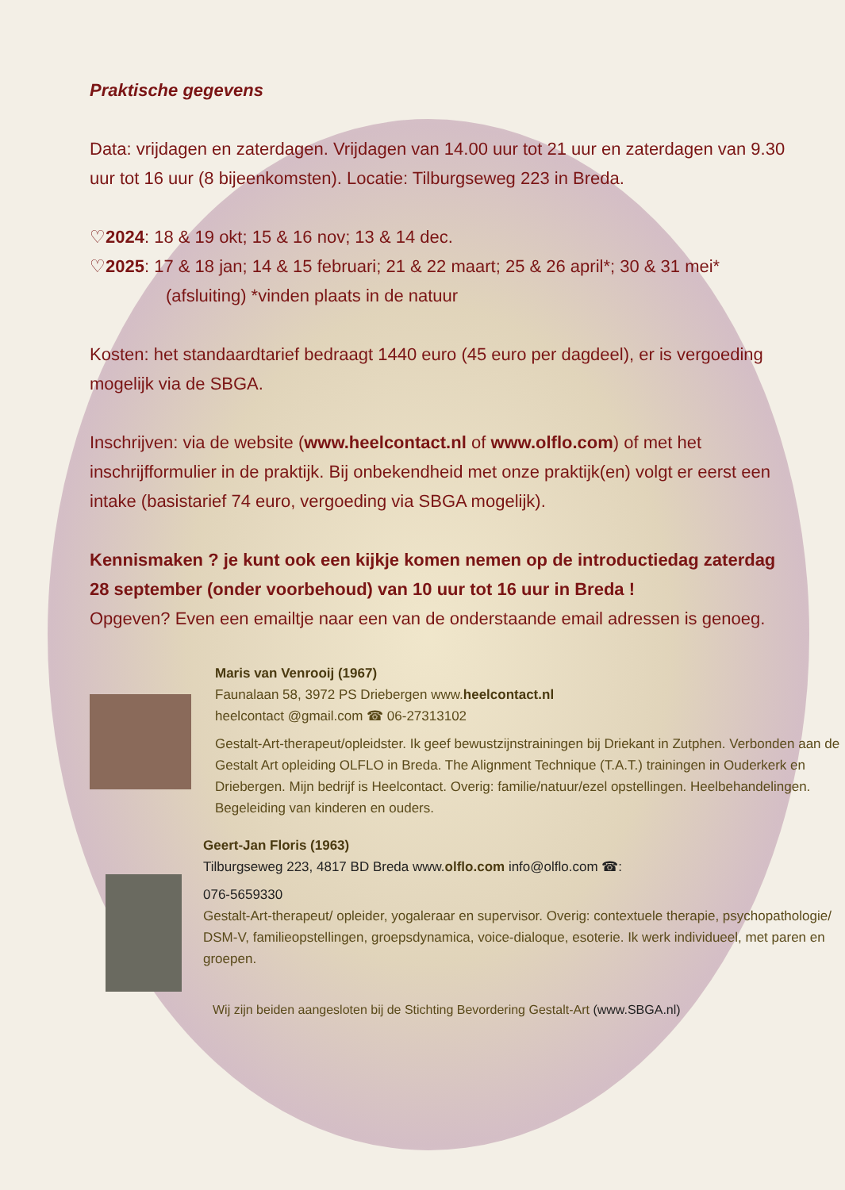Praktische gegevens
Data: vrijdagen en zaterdagen. Vrijdagen van 14.00 uur tot 21 uur en zaterdagen van 9.30 uur tot 16 uur (8 bijeenkomsten). Locatie: Tilburgseweg 223 in Breda.
♡2024: 18 & 19 okt; 15 & 16 nov; 13 & 14 dec.
♡2025: 17 & 18 jan; 14 & 15 februari; 21 & 22 maart; 25 & 26 april*; 30 & 31 mei*
(afsluiting) *vinden plaats in de natuur
Kosten: het standaardtarief bedraagt 1440 euro (45 euro per dagdeel), er is vergoeding mogelijk via de SBGA.
Inschrijven: via de website (www.heelcontact.nl of www.olflo.com) of met het inschrijfformulier in de praktijk. Bij onbekendheid met onze praktijk(en) volgt er eerst een intake (basistarief 74 euro, vergoeding via SBGA mogelijk).
Kennismaken ? je kunt ook een kijkje komen nemen op de introductiedag zaterdag 28 september (onder voorbehoud) van 10 uur tot 16 uur in Breda !
Opgeven? Even een emailtje naar een van de onderstaande email adressen is genoeg.
Maris van Venrooij (1967)
Faunalaan 58, 3972 PS Driebergen www.heelcontact.nl
heelcontact @gmail.com ☎ 06-27313102
Gestalt-Art-therapeut/opleidster. Ik geef bewustzijnstrainingen bij Driekant in Zutphen. Verbonden aan de Gestalt Art opleiding OLFLO in Breda. The Alignment Technique (T.A.T.) trainingen in Ouderkerk en Driebergen. Mijn bedrijf is Heelcontact. Overig: familie/natuur/ezel opstellingen. Heelbehandelingen. Begeleiding van kinderen en ouders.
Geert-Jan Floris (1963)
Tilburgseweg 223, 4817 BD Breda www.olflo.com info@olflo.com ☎:
076-5659330
Gestalt-Art-therapeut/ opleider, yogaleraar en supervisor. Overig: contextuele therapie, psychopathologie/ DSM-V, familieopstellingen, groepsdynamica, voice-dialoque, esoterie. Ik werk individueel, met paren en groepen.
Wij zijn beiden aangesloten bij de Stichting Bevordering Gestalt-Art (www.SBGA.nl)